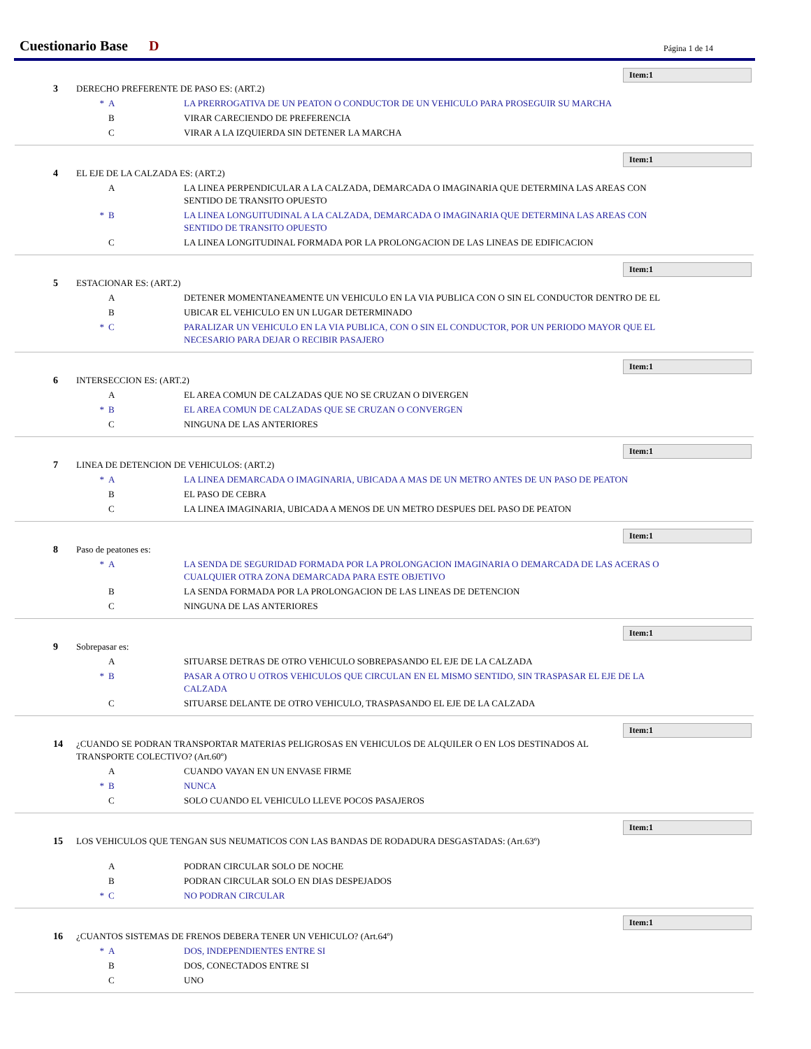Cuestionario Base
D Página 1 de 14
Item:1
3 DERECHO PREFERENTE DE PASO ES: (ART.2)
* A LA PRERROGATIVA DE UN PEATON O CONDUCTOR DE UN VEHICULO PARA PROSEGUIR SU MARCHA
B VIRAR CARECIENDO DE PREFERENCIA
C VIRAR A LA IZQUIERDA SIN DETENER LA MARCHA
Item:1
4 EL EJE DE LA CALZADA ES: (ART.2)
A LA LINEA PERPENDICULAR A LA CALZADA, DEMARCADA O IMAGINARIA QUE DETERMINA LAS AREAS CON SENTIDO DE TRANSITO OPUESTO
* B LA LINEA LONGUITUDINAL A LA CALZADA, DEMARCADA O IMAGINARIA QUE DETERMINA LAS AREAS CON SENTIDO DE TRANSITO OPUESTO
C LA LINEA LONGITUDINAL FORMADA POR LA PROLONGACION DE LAS LINEAS DE EDIFICACION
Item:1
5 ESTACIONAR ES: (ART.2)
A DETENER MOMENTANEAMENTE UN VEHICULO EN LA VIA PUBLICA CON O SIN EL CONDUCTOR DENTRO DE EL
B UBICAR EL VEHICULO EN UN LUGAR DETERMINADO
* C PARALIZAR UN VEHICULO EN LA VIA PUBLICA, CON O SIN EL CONDUCTOR, POR UN PERIODO MAYOR QUE EL NECESARIO PARA DEJAR O RECIBIR PASAJERO
Item:1
6 INTERSECCION ES: (ART.2)
A EL AREA COMUN DE CALZADAS QUE NO SE CRUZAN O DIVERGEN
* B EL AREA COMUN DE CALZADAS QUE SE CRUZAN O CONVERGEN
C NINGUNA DE LAS ANTERIORES
Item:1
7 LINEA DE DETENCION DE VEHICULOS: (ART.2)
* A LA LINEA DEMARCADA O IMAGINARIA, UBICADA A MAS DE UN METRO ANTES DE UN PASO DE PEATON
B EL PASO DE CEBRA
C LA LINEA IMAGINARIA, UBICADA A MENOS DE UN METRO DESPUES DEL PASO DE PEATON
Item:1
8 Paso de peatones es:
* A LA SENDA DE SEGURIDAD FORMADA POR LA PROLONGACION IMAGINARIA O DEMARCADA DE LAS ACERAS O CUALQUIER OTRA ZONA DEMARCADA PARA ESTE OBJETIVO
B LA SENDA FORMADA POR LA PROLONGACION DE LAS LINEAS DE DETENCION
C NINGUNA DE LAS ANTERIORES
Item:1
9 Sobrepasar es:
A SITUARSE DETRAS DE OTRO VEHICULO SOBREPASANDO EL EJE DE LA CALZADA
* B PASAR A OTRO U OTROS VEHICULOS QUE CIRCULAN EN EL MISMO SENTIDO, SIN TRASPASAR EL EJE DE LA CALZADA
C SITUARSE DELANTE DE OTRO VEHICULO, TRASPASANDO EL EJE DE LA CALZADA
Item:1
14 ¿CUANDO SE PODRAN TRANSPORTAR MATERIAS PELIGROSAS EN VEHICULOS DE ALQUILER O EN LOS DESTINADOS AL TRANSPORTE COLECTIVO? (Art.60º)
A CUANDO VAYAN EN UN ENVASE FIRME
* B NUNCA
C SOLO CUANDO EL VEHICULO LLEVE POCOS PASAJEROS
Item:1
15 LOS VEHICULOS QUE TENGAN SUS NEUMATICOS CON LAS BANDAS DE RODADURA DESGASTADAS: (Art.63º)
A PODRAN CIRCULAR SOLO DE NOCHE
B PODRAN CIRCULAR SOLO EN DIAS DESPEJADOS
* C NO PODRAN CIRCULAR
Item:1
16 ¿CUANTOS SISTEMAS DE FRENOS DEBERA TENER UN VEHICULO? (Art.64º)
* A DOS, INDEPENDIENTES ENTRE SI
B DOS, CONECTADOS ENTRE SI
C UNO